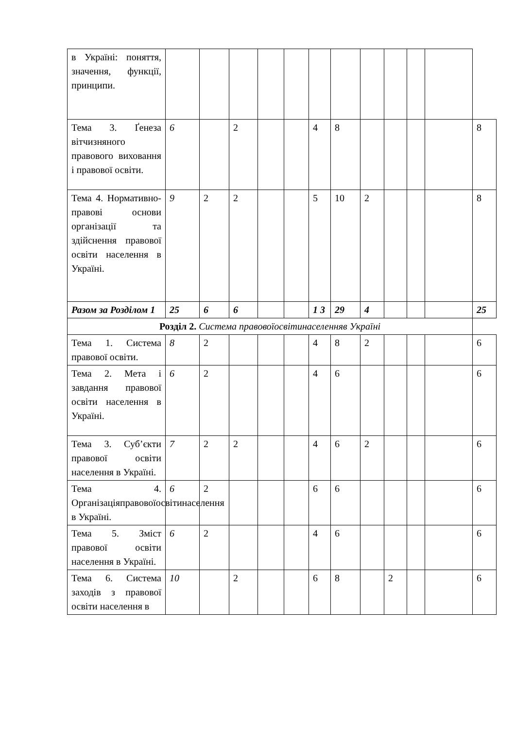| в Україні: поняття, значення, функції, принципи. | | | | | | | | | | | | |
| Тема 3. Ґенеза вітчизняного правового виховання і правової освіти. | 6 | | 2 | | | 4 | 8 | | | | | 8 |
| Тема 4. Нормативно-правові основи організації та здійснення правової освіти населення в Україні. | 9 | 2 | 2 | | | 5 | 10 | 2 | | | | 8 |
| Разом за Розділом 1 | 25 | 6 | 6 | | | 1 3 | 29 | 4 | | | | 25 |
| Розділ 2. Система правовоїосвітинаселенняв Україні | | | | | | | | | | | | |
| Тема 1. Система правової освіти. | 8 | 2 | | | | 4 | 8 | 2 | | | | 6 |
| Тема 2. Мета і завдання правової освіти населення в Україні. | 6 | 2 | | | | 4 | 6 | | | | | 6 |
| Тема 3. Суб’єкти правової освіти населення в Україні. | 7 | 2 | 2 | | | 4 | 6 | 2 | | | | 6 |
| Тема 4. Організаціяправовоїосвітинаселення в Україні. | 6 | 2 | | | | 6 | 6 | | | | | 6 |
| Тема 5. Зміст правової освіти населення в Україні. | 6 | 2 | | | | 4 | 6 | | | | | 6 |
| Тема 6. Система заходів з правової освіти населення в | 10 | | 2 | | | 6 | 8 | | 2 | | | 6 |